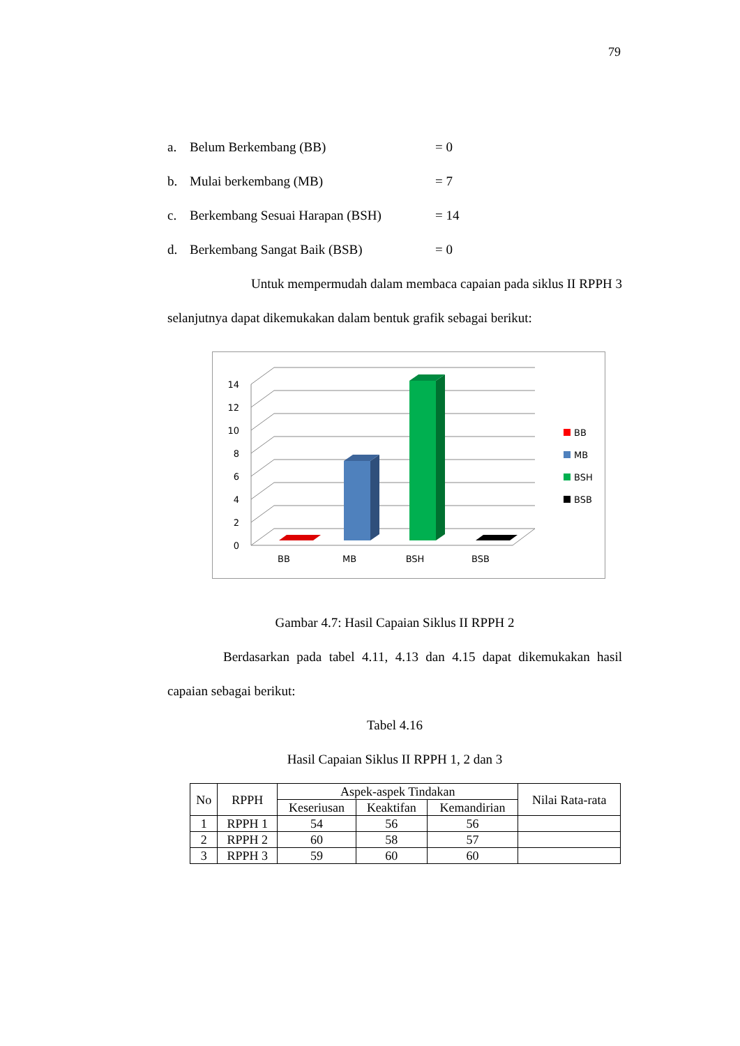79
a. Belum Berkembang (BB) = 0
b. Mulai berkembang (MB) = 7
c. Berkembang Sesuai Harapan (BSH) = 14
d. Berkembang Sangat Baik (BSB) = 0
Untuk mempermudah dalam membaca capaian pada siklus II RPPH 3 selanjutnya dapat dikemukakan dalam bentuk grafik sebagai berikut:
0
2
4
6
8
10
12
14
BB
MB
BSH
BSB
BB
MB
BSH
BSB
Gambar 4.7: Hasil Capaian Siklus II RPPH 2
Berdasarkan pada tabel 4.11, 4.13 dan 4.15 dapat dikemukakan hasil capaian sebagai berikut:
Tabel 4.16
Hasil Capaian Siklus II RPPH 1, 2 dan 3
| No | RPPH | Aspek-aspek Tindakan | | | Nilai Rata-rata |
| --- | --- | --- | --- | --- | --- |
| | | Keseriusan | Keaktifan | Kemandirian | |
| 1 | RPPH 1 | 54 | 56 | 56 | |
| 2 | RPPH 2 | 60 | 58 | 57 | |
| 3 | RPPH 3 | 59 | 60 | 60 | |